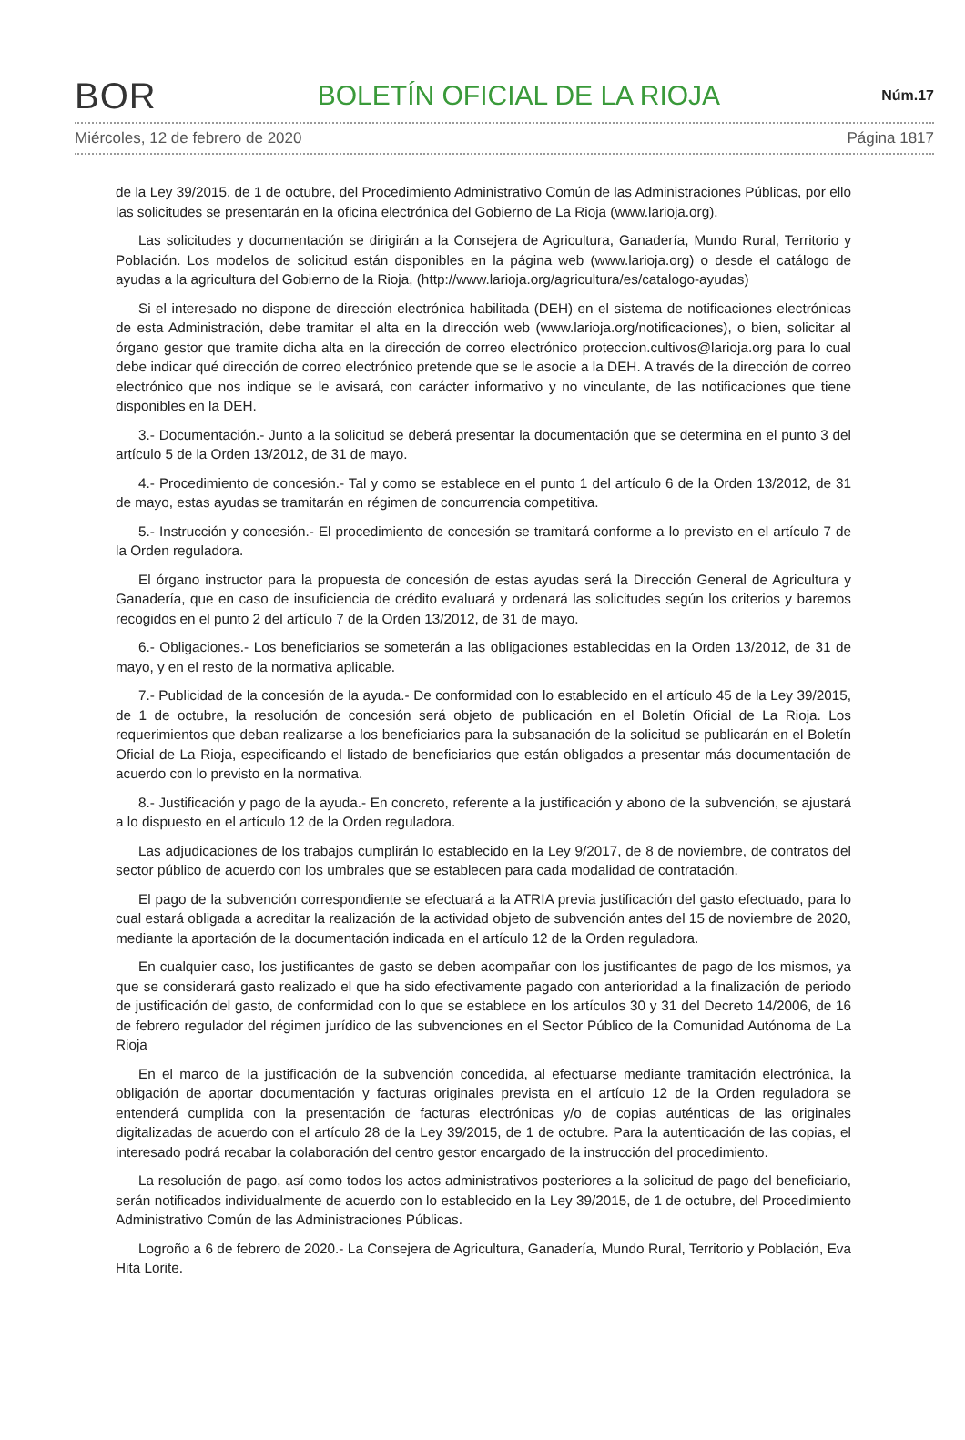BOR BOLETÍN OFICIAL DE LA RIOJA Núm.17
Miércoles, 12 de febrero de 2020 Página 1817
de la Ley 39/2015, de 1 de octubre, del Procedimiento Administrativo Común de las Administraciones Públicas, por ello las solicitudes se presentarán en la oficina electrónica del Gobierno de La Rioja (www.larioja.org).
Las solicitudes y documentación se dirigirán a la Consejera de Agricultura, Ganadería, Mundo Rural, Territorio y Población. Los modelos de solicitud están disponibles en la página web (www.larioja.org) o desde el catálogo de ayudas a la agricultura del Gobierno de la Rioja, (http://www.larioja.org/agricultura/es/catalogo-ayudas)
Si el interesado no dispone de dirección electrónica habilitada (DEH) en el sistema de notificaciones electrónicas de esta Administración, debe tramitar el alta en la dirección web (www.larioja.org/notificaciones), o bien, solicitar al órgano gestor que tramite dicha alta en la dirección de correo electrónico proteccion.cultivos@larioja.org para lo cual debe indicar qué dirección de correo electrónico pretende que se le asocie a la DEH. A través de la dirección de correo electrónico que nos indique se le avisará, con carácter informativo y no vinculante, de las notificaciones que tiene disponibles en la DEH.
3.- Documentación.- Junto a la solicitud se deberá presentar la documentación que se determina en el punto 3 del artículo 5 de la Orden 13/2012, de 31 de mayo.
4.- Procedimiento de concesión.- Tal y como se establece en el punto 1 del artículo 6 de la Orden 13/2012, de 31 de mayo, estas ayudas se tramitarán en régimen de concurrencia competitiva.
5.- Instrucción y concesión.- El procedimiento de concesión se tramitará conforme a lo previsto en el artículo 7 de la Orden reguladora.
El órgano instructor para la propuesta de concesión de estas ayudas será la Dirección General de Agricultura y Ganadería, que en caso de insuficiencia de crédito evaluará y ordenará las solicitudes según los criterios y baremos recogidos en el punto 2 del artículo 7 de la Orden 13/2012, de 31 de mayo.
6.- Obligaciones.- Los beneficiarios se someterán a las obligaciones establecidas en la Orden 13/2012, de 31 de mayo, y en el resto de la normativa aplicable.
7.- Publicidad de la concesión de la ayuda.- De conformidad con lo establecido en el artículo 45 de la Ley 39/2015, de 1 de octubre, la resolución de concesión será objeto de publicación en el Boletín Oficial de La Rioja. Los requerimientos que deban realizarse a los beneficiarios para la subsanación de la solicitud se publicarán en el Boletín Oficial de La Rioja, especificando el listado de beneficiarios que están obligados a presentar más documentación de acuerdo con lo previsto en la normativa.
8.- Justificación y pago de la ayuda.- En concreto, referente a la justificación y abono de la subvención, se ajustará a lo dispuesto en el artículo 12 de la Orden reguladora.
Las adjudicaciones de los trabajos cumplirán lo establecido en la Ley 9/2017, de 8 de noviembre, de contratos del sector público de acuerdo con los umbrales que se establecen para cada modalidad de contratación.
El pago de la subvención correspondiente se efectuará a la ATRIA previa justificación del gasto efectuado, para lo cual estará obligada a acreditar la realización de la actividad objeto de subvención antes del 15 de noviembre de 2020, mediante la aportación de la documentación indicada en el artículo 12 de la Orden reguladora.
En cualquier caso, los justificantes de gasto se deben acompañar con los justificantes de pago de los mismos, ya que se considerará gasto realizado el que ha sido efectivamente pagado con anterioridad a la finalización de periodo de justificación del gasto, de conformidad con lo que se establece en los artículos 30 y 31 del Decreto 14/2006, de 16 de febrero regulador del régimen jurídico de las subvenciones en el Sector Público de la Comunidad Autónoma de La Rioja
En el marco de la justificación de la subvención concedida, al efectuarse mediante tramitación electrónica, la obligación de aportar documentación y facturas originales prevista en el artículo 12 de la Orden reguladora se entenderá cumplida con la presentación de facturas electrónicas y/o de copias auténticas de las originales digitalizadas de acuerdo con el artículo 28 de la Ley 39/2015, de 1 de octubre. Para la autenticación de las copias, el interesado podrá recabar la colaboración del centro gestor encargado de la instrucción del procedimiento.
La resolución de pago, así como todos los actos administrativos posteriores a la solicitud de pago del beneficiario, serán notificados individualmente de acuerdo con lo establecido en la Ley 39/2015, de 1 de octubre, del Procedimiento Administrativo Común de las Administraciones Públicas.
Logroño a 6 de febrero de 2020.- La Consejera de Agricultura, Ganadería, Mundo Rural, Territorio y Población, Eva Hita Lorite.